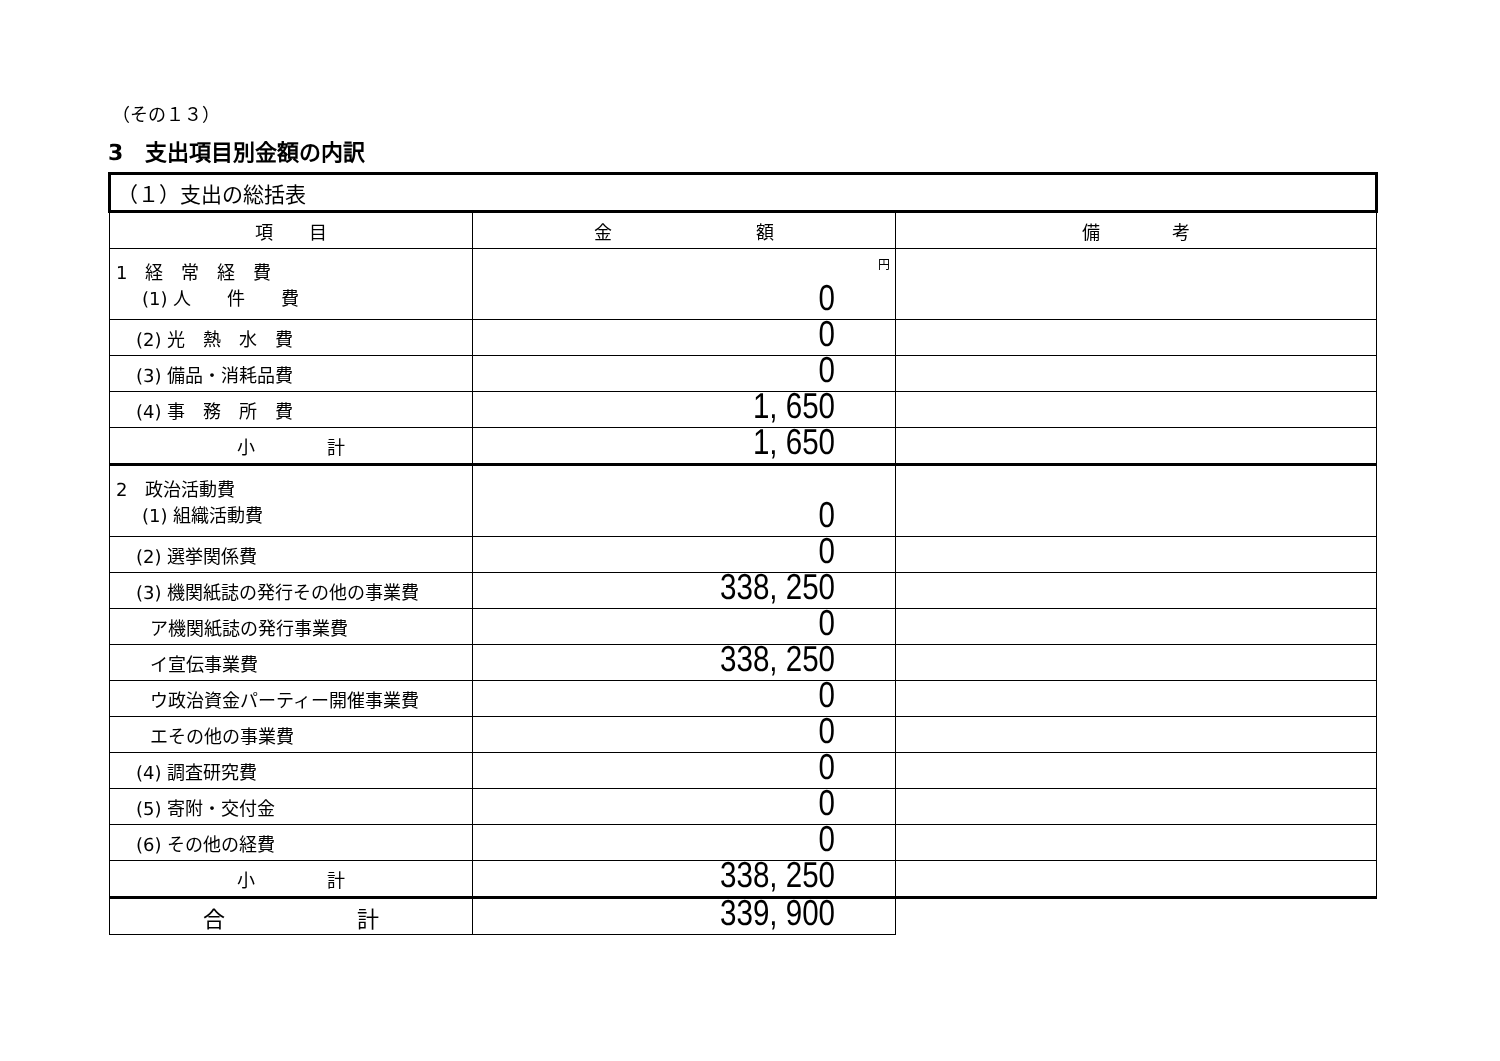（その１３）
3　支出項目別金額の内訳
| （１）支出の総括表 | | |
| --- | --- | --- |
| 項 目 | 金 額 | 備 考 |
| 1 経 常 経 費 (1) 人 件 費 | 円 0 | |
| (2) 光 熱 水 費 | 0 | |
| (3) 備品・消耗品費 | 0 | |
| (4) 事 務 所 費 | 1, 650 | |
| 小 計 | 1, 650 | |
| 2 政治活動費 (1) 組織活動費 | 0 | |
| (2) 選挙関係費 | 0 | |
| (3) 機関紙誌の発行その他の事業費 | 338, 250 | |
| ア機関紙誌の発行事業費 | 0 | |
| イ宣伝事業費 | 338, 250 | |
| ウ政治資金パーティー開催事業費 | 0 | |
| エその他の事業費 | 0 | |
| (4) 調査研究費 | 0 | |
| (5) 寄附・交付金 | 0 | |
| (6) その他の経費 | 0 | |
| 小 計 | 338, 250 | |
| 合 計 | 339, 900 | |